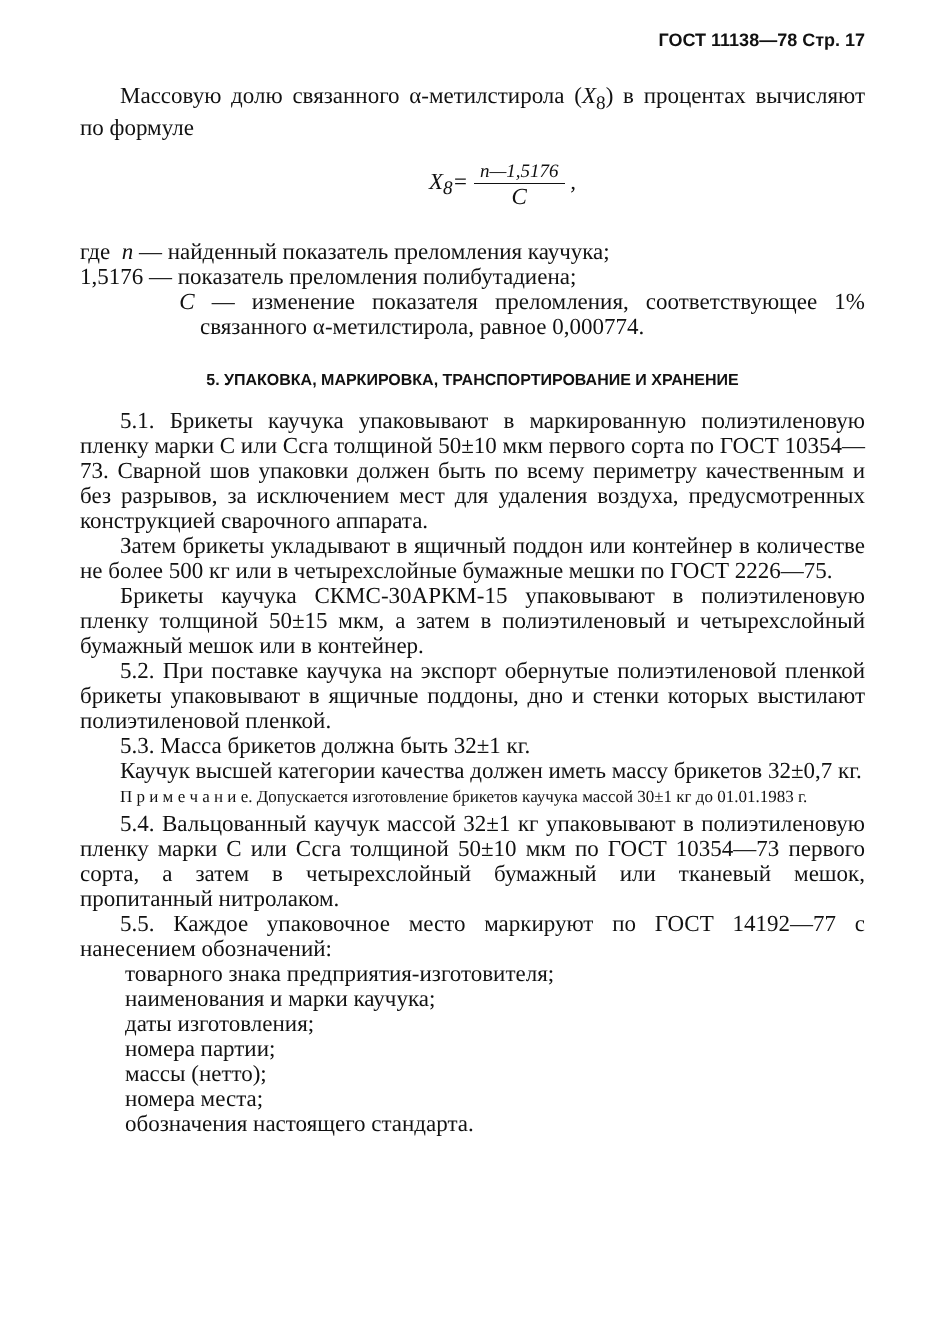ГОСТ 11138—78 Стр. 17
Массовую долю связанного α-метилстирола (X<sub>8</sub>) в процентах вычисляют по формуле
X<sub>8</sub>= n—1,5176 C ,
где n — найденный показатель преломления каучука;
1,5176 — показатель преломления полибутадиена;
C — изменение показателя преломления, соответствующее 1% связанного α-метилстирола, равное 0,000774.
5. УПАКОВКА, МАРКИРОВКА, ТРАНСПОРТИРОВАНИЕ И ХРАНЕНИЕ
5.1. Брикеты каучука упаковывают в маркированную полиэтиленовую пленку марки С или Ссга толщиной 50±10 мкм первого сорта по ГОСТ 10354—73. Сварной шов упаковки должен быть по всему периметру качественным и без разрывов, за исключением мест для удаления воздуха, предусмотренных конструкцией сварочного аппарата.
Затем брикеты укладывают в ящичный поддон или контейнер в количестве не более 500 кг или в четырехслойные бумажные мешки по ГОСТ 2226—75.
Брикеты каучука СКМС-30АРКМ-15 упаковывают в полиэтиленовую пленку толщиной 50±15 мкм, а затем в полиэтиленовый и четырехслойный бумажный мешок или в контейнер.
5.2. При поставке каучука на экспорт обернутые полиэтиленовой пленкой брикеты упаковывают в ящичные поддоны, дно и стенки которых выстилают полиэтиленовой пленкой.
5.3. Масса брикетов должна быть 32±1 кг.
Каучук высшей категории качества должен иметь массу брикетов 32±0,7 кг.
П р и м е ч а н и е. Допускается изготовление брикетов каучука массой 30±1 кг до 01.01.1983 г.
5.4. Вальцованный каучук массой 32±1 кг упаковывают в полиэтиленовую пленку марки С или Ссга толщиной 50±10 мкм по ГОСТ 10354—73 первого сорта, а затем в четырехслойный бумажный или тканевый мешок, пропитанный нитролаком.
5.5. Каждое упаковочное место маркируют по ГОСТ 14192—77 с нанесением обозначений:
товарного знака предприятия-изготовителя;
наименования и марки каучука;
даты изготовления;
номера партии;
массы (нетто);
номера места;
обозначения настоящего стандарта.